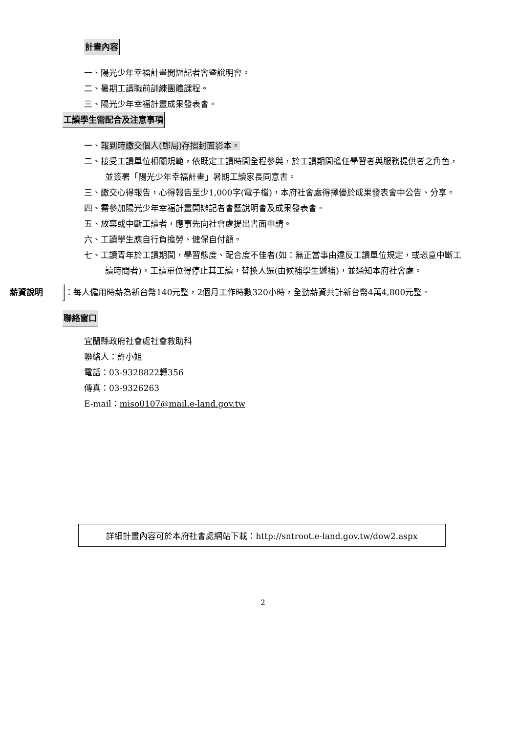計畫內容
一、陽光少年幸福計畫開辦記者會暨說明會。
二、暑期工讀職前訓練團體課程。
三、陽光少年幸福計畫成果發表會。
工讀學生需配合及注意事項
一、報到時繳交個人(郵局)存摺封面影本。
二、接受工讀單位相關規範，依既定工讀時間全程參與，於工讀期間擔任學習者與服務提供者之角色，並簽署「陽光少年幸福計畫」暑期工讀家長同意書。
三、繳交心得報告，心得報告至少1,000字(電子檔)，本府社會處得擇優於成果發表會中公告、分享。
四、需參加陽光少年幸福計畫開辦記者會暨說明會及成果發表會。
五、放棄或中斷工讀者，應事先向社會處提出書面申請。
六、工讀學生應自行負擔勞、健保自付額。
七、工讀青年於工讀期間，學習態度、配合度不佳者(如：無正當事由違反工讀單位規定，或恣意中斷工讀時間者)，工讀單位得停止其工讀，替換人選(由候補學生遞補)，並通知本府社會處。
薪資說明：每人僱用時薪為新台幣140元整，2個月工作時數320小時，全勤薪資共計新台幣4萬4,800元整。
聯絡窗口
宜蘭縣政府社會處社會救助科
聯絡人：許小姐
電話：03-9328822轉356
傳真：03-9326263
E-mail：miso0107@mail.e-land.gov.tw
詳細計畫內容可於本府社會處網站下載：http://sntroot.e-land.gov.tw/dow2.aspx
2